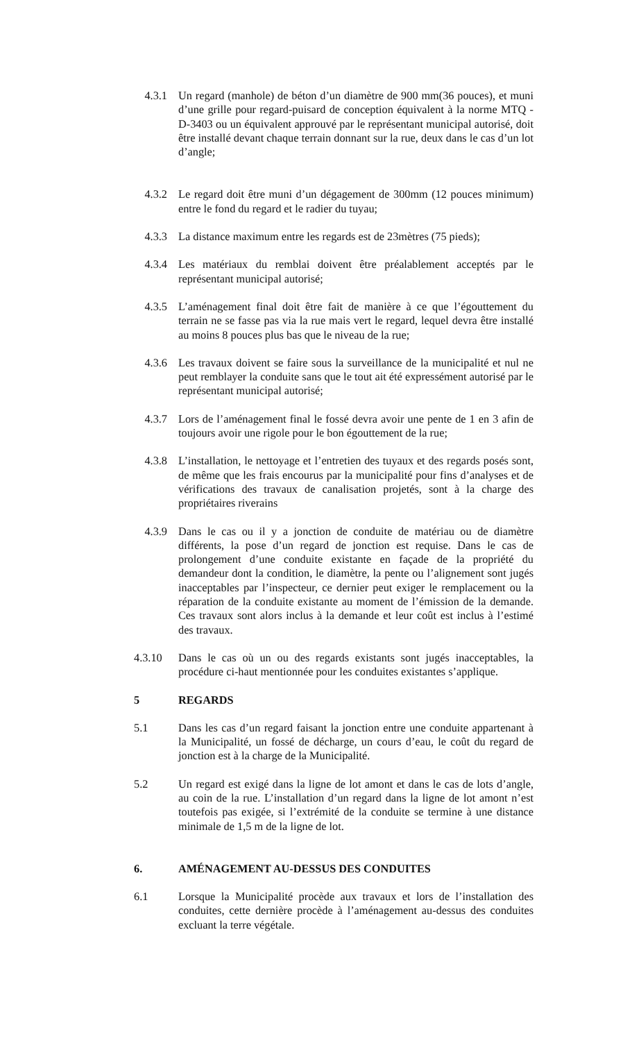4.3.1
Un regard (manhole) de béton d’un diamètre de 900 mm(36 pouces), et muni d’une grille pour regard-puisard de conception équivalent à la norme MTQ -D-3403 ou un équivalent approuvé par le représentant municipal autorisé, doit être installé devant chaque terrain donnant sur la rue, deux dans le cas d’un lot d’angle;
4.3.2
Le regard doit être muni d’un dégagement de 300mm (12 pouces minimum) entre le fond du regard et le radier du tuyau;
4.3.3
La distance maximum entre les regards est de 23mètres (75 pieds);
4.3.4
Les matériaux du remblai doivent être préalablement acceptés par le représentant municipal autorisé;
4.3.5
L’aménagement final doit être fait de manière à ce que l’égouttement du terrain ne se fasse pas via la rue mais vert le regard, lequel devra être installé au moins 8 pouces plus bas que le niveau de la rue;
4.3.6
Les travaux doivent se faire sous la surveillance de la municipalité et nul ne peut remblayer la conduite sans que le tout ait été expressément autorisé par le représentant municipal autorisé;
4.3.7
Lors de l’aménagement final le fossé devra avoir une pente de 1 en 3 afin de toujours avoir une rigole pour le bon égouttement de la rue;
4.3.8
L’installation, le nettoyage et l’entretien des tuyaux et des regards posés sont, de même que les frais encourus par la municipalité pour fins d’analyses et de vérifications des travaux de canalisation projetés, sont à la charge des propriétaires riverains
4.3.9
Dans le cas ou il y a jonction de conduite de matériau ou de diamètre différents, la pose d’un regard de jonction est requise. Dans le cas de prolongement d’une conduite existante en façade de la propriété du demandeur dont la condition, le diamètre, la pente ou l’alignement sont jugés inacceptables par l’inspecteur, ce dernier peut exiger le remplacement ou la réparation de la conduite existante au moment de l’émission de la demande. Ces travaux sont alors inclus à la demande et leur coût est inclus à l’estimé des travaux.
4.3.10 Dans le cas où un ou des regards existants sont jugés inacceptables, la procédure ci-haut mentionnée pour les conduites existantes s’applique.
5 REGARDS
5.1 Dans les cas d’un regard faisant la jonction entre une conduite appartenant à la Municipalité, un fossé de décharge, un cours d’eau, le coût du regard de jonction est à la charge de la Municipalité.
5.2 Un regard est exigé dans la ligne de lot amont et dans le cas de lots d’angle, au coin de la rue. L’installation d’un regard dans la ligne de lot amont n’est toutefois pas exigée, si l’extrémité de la conduite se termine à une distance minimale de 1,5 m de la ligne de lot.
6. AMÉNAGEMENT AU-DESSUS DES CONDUITES
6.1 Lorsque la Municipalité procède aux travaux et lors de l’installation des conduites, cette dernière procède à l’aménagement au-dessus des conduites excluant la terre végétale.